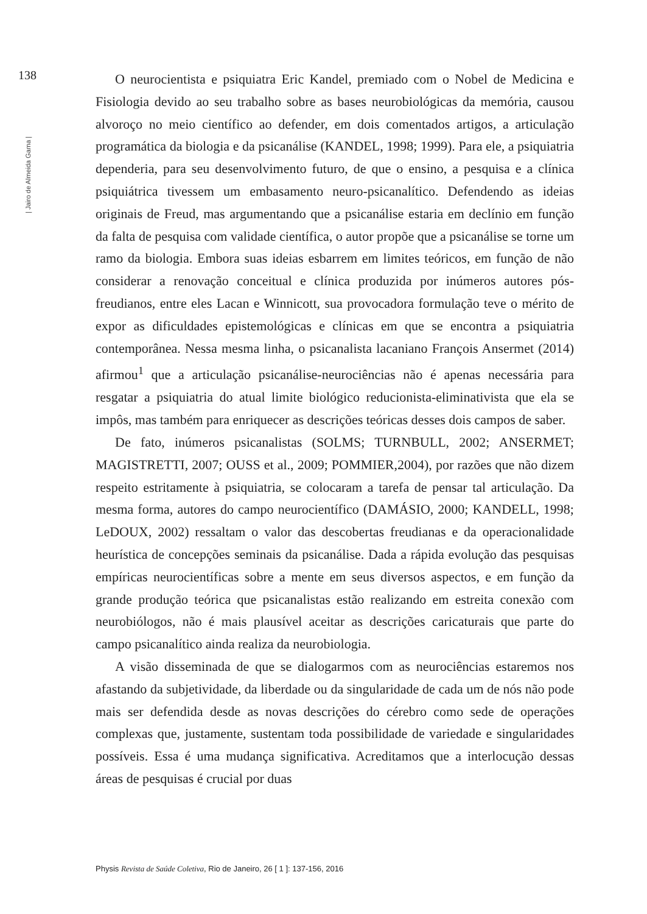138
| Jairo de Almeida Gama |
O neurocientista e psiquiatra Eric Kandel, premiado com o Nobel de Medicina e Fisiologia devido ao seu trabalho sobre as bases neurobiológicas da memória, causou alvoroço no meio científico ao defender, em dois comentados artigos, a articulação programática da biologia e da psicanálise (KANDEL, 1998; 1999). Para ele, a psiquiatria dependeria, para seu desenvolvimento futuro, de que o ensino, a pesquisa e a clínica psiquiátrica tivessem um embasamento neuro-psicanalítico. Defendendo as ideias originais de Freud, mas argumentando que a psicanálise estaria em declínio em função da falta de pesquisa com validade científica, o autor propõe que a psicanálise se torne um ramo da biologia. Embora suas ideias esbarrem em limites teóricos, em função de não considerar a renovação conceitual e clínica produzida por inúmeros autores pós-freudianos, entre eles Lacan e Winnicott, sua provocadora formulação teve o mérito de expor as dificuldades epistemológicas e clínicas em que se encontra a psiquiatria contemporânea. Nessa mesma linha, o psicanalista lacaniano François Ansermet (2014) afirmou<sup>1</sup> que a articulação psicanálise-neurociências não é apenas necessária para resgatar a psiquiatria do atual limite biológico reducionista-eliminativista que ela se impôs, mas também para enriquecer as descrições teóricas desses dois campos de saber.
De fato, inúmeros psicanalistas (SOLMS; TURNBULL, 2002; ANSERMET; MAGISTRETTI, 2007; OUSS et al., 2009; POMMIER,2004), por razões que não dizem respeito estritamente à psiquiatria, se colocaram a tarefa de pensar tal articulação. Da mesma forma, autores do campo neurocientífico (DAMÁSIO, 2000; KANDELL, 1998; LeDOUX, 2002) ressaltam o valor das descobertas freudianas e da operacionalidade heurística de concepções seminais da psicanálise. Dada a rápida evolução das pesquisas empíricas neurocientíficas sobre a mente em seus diversos aspectos, e em função da grande produção teórica que psicanalistas estão realizando em estreita conexão com neurobiólogos, não é mais plausível aceitar as descrições caricaturais que parte do campo psicanalítico ainda realiza da neurobiologia.
A visão disseminada de que se dialogarmos com as neurociências estaremos nos afastando da subjetividade, da liberdade ou da singularidade de cada um de nós não pode mais ser defendida desde as novas descrições do cérebro como sede de operações complexas que, justamente, sustentam toda possibilidade de variedade e singularidades possíveis. Essa é uma mudança significativa. Acreditamos que a interlocução dessas áreas de pesquisas é crucial por duas
Physis Revista de Saúde Coletiva, Rio de Janeiro, 26 [ 1 ]: 137-156, 2016